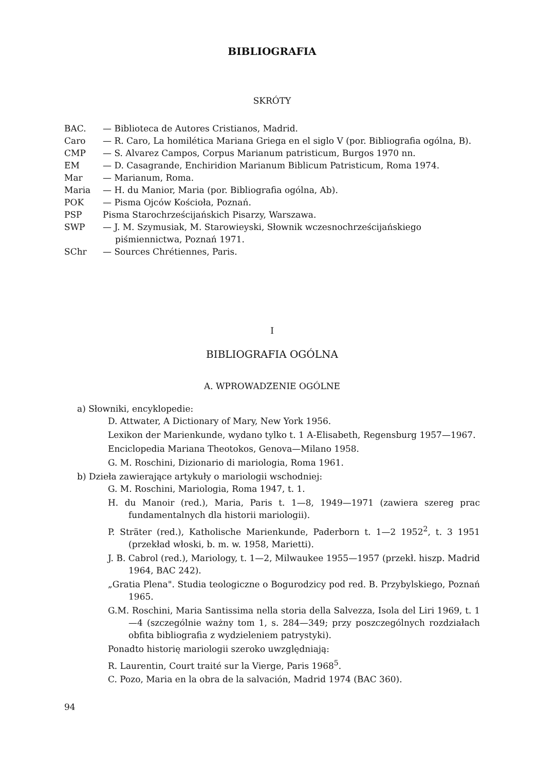BIBLIOGRAFIA
SKRÓTY
| BAC. | — Biblioteca de Autores Cristianos, Madrid. |
| Caro | — R. Caro, La homilética Mariana Griega en el siglo V (por. Bibliografia ogólna, B). |
| CMP | — S. Alvarez Campos, Corpus Marianum patristicum, Burgos 1970 nn. |
| EM | — D. Casagrande, Enchiridion Marianum Biblicum Patristicum, Roma 1974. |
| Mar | — Marianum, Roma. |
| Maria | — H. du Manior, Maria (por. Bibliografia ogólna, Ab). |
| POK | — Pisma Ojców Kościoła, Poznań. |
| PSP | Pisma Starochrześcijańskich Pisarzy, Warszawa. |
| SWP | — J. M. Szymusiak, M. Starowieyski, Słownik wczesnochrześcijańskiego piśmiennictwa, Poznań 1971. |
| SChr | — Sources Chrétiennes, Paris. |
I
BIBLIOGRAFIA OGÓLNA
A. WPROWADZENIE OGÓLNE
a) Słowniki, encyklopedie:
D. Attwater, A Dictionary of Mary, New York 1956.
Lexikon der Marienkunde, wydano tylko t. 1 A-Elisabeth, Regensburg 1957—1967.
Enciclopedia Mariana Theotokos, Genova—Milano 1958.
G. M. Roschini, Dizionario di mariologia, Roma 1961.
b) Dzieła zawierające artykuły o mariologii wschodniej:
G. M. Roschini, Mariologia, Roma 1947, t. 1.
H. du Manoir (red.), Maria, Paris t. 1—8, 1949—1971 (zawiera szereg prac fundamentalnych dla historii mariologii).
P. Sträter (red.), Katholische Marienkunde, Paderborn t. 1—2 1952<sup>2</sup>, t. 3 1951 (przekład włoski, b. m. w. 1958, Marietti).
J. B. Cabrol (red.), Mariology, t. 1—2, Milwaukee 1955—1957 (przekł. hiszp. Madrid 1964, BAC 242).
„Gratia Plena". Studia teologiczne o Bogurodzicy pod red. B. Przybylskiego, Poznań 1965.
G.M. Roschini, Maria Santissima nella storia della Salvezza, Isola del Liri 1969, t. 1—4 (szczególnie ważny tom 1, s. 284—349; przy poszczególnych rozdziałach obfita bibliografia z wydzieleniem patrystyki).
Ponadto historię mariologii szeroko uwzględniają:
R. Laurentin, Court traité sur la Vierge, Paris 1968<sup>5</sup>.
C. Pozo, Maria en la obra de la salvación, Madrid 1974 (BAC 360).
94